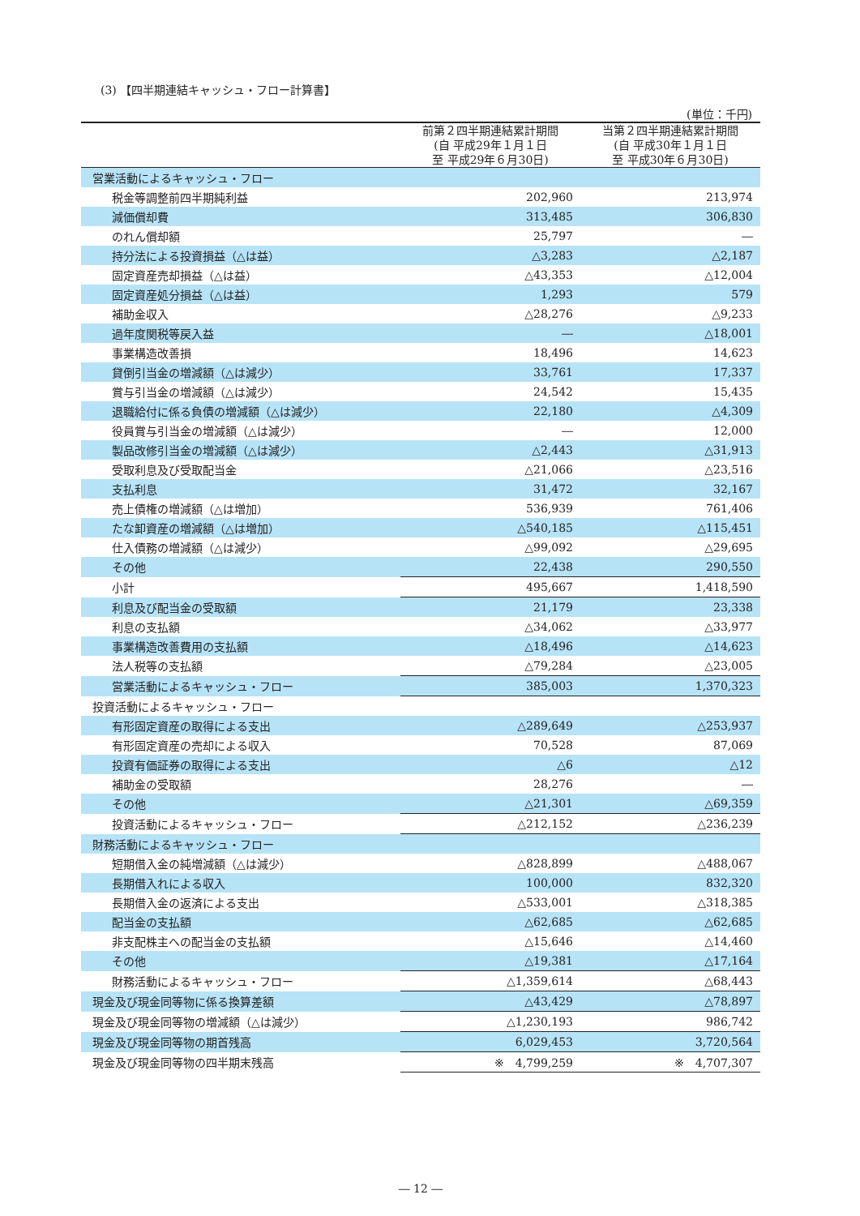(3) 【四半期連結キャッシュ・フロー計算書】
(単位：千円)
| | 前第２四半期連結累計期間 (自 平成29年１月１日 至 平成29年６月30日) | 当第２四半期連結累計期間 (自 平成30年１月１日 至 平成30年６月30日) |
| --- | --- | --- |
| 営業活動によるキャッシュ・フロー | | |
| 税金等調整前四半期純利益 | 202,960 | 213,974 |
| 減価償却費 | 313,485 | 306,830 |
| のれん償却額 | 25,797 | ― |
| 持分法による投資損益（△は益） | △3,283 | △2,187 |
| 固定資産売却損益（△は益） | △43,353 | △12,004 |
| 固定資産処分損益（△は益） | 1,293 | 579 |
| 補助金収入 | △28,276 | △9,233 |
| 過年度関税等戻入益 | ― | △18,001 |
| 事業構造改善損 | 18,496 | 14,623 |
| 貸倒引当金の増減額（△は減少） | 33,761 | 17,337 |
| 賞与引当金の増減額（△は減少） | 24,542 | 15,435 |
| 退職給付に係る負債の増減額（△は減少） | 22,180 | △4,309 |
| 役員賞与引当金の増減額（△は減少） | ― | 12,000 |
| 製品改修引当金の増減額（△は減少） | △2,443 | △31,913 |
| 受取利息及び受取配当金 | △21,066 | △23,516 |
| 支払利息 | 31,472 | 32,167 |
| 売上債権の増減額（△は増加） | 536,939 | 761,406 |
| たな卸資産の増減額（△は増加） | △540,185 | △115,451 |
| 仕入債務の増減額（△は減少） | △99,092 | △29,695 |
| その他 | 22,438 | 290,550 |
| 小計 | 495,667 | 1,418,590 |
| 利息及び配当金の受取額 | 21,179 | 23,338 |
| 利息の支払額 | △34,062 | △33,977 |
| 事業構造改善費用の支払額 | △18,496 | △14,623 |
| 法人税等の支払額 | △79,284 | △23,005 |
| 営業活動によるキャッシュ・フロー | 385,003 | 1,370,323 |
| 投資活動によるキャッシュ・フロー | | |
| 有形固定資産の取得による支出 | △289,649 | △253,937 |
| 有形固定資産の売却による収入 | 70,528 | 87,069 |
| 投資有価証券の取得による支出 | △6 | △12 |
| 補助金の受取額 | 28,276 | ― |
| その他 | △21,301 | △69,359 |
| 投資活動によるキャッシュ・フロー | △212,152 | △236,239 |
| 財務活動によるキャッシュ・フロー | | |
| 短期借入金の純増減額（△は減少） | △828,899 | △488,067 |
| 長期借入れによる収入 | 100,000 | 832,320 |
| 長期借入金の返済による支出 | △533,001 | △318,385 |
| 配当金の支払額 | △62,685 | △62,685 |
| 非支配株主への配当金の支払額 | △15,646 | △14,460 |
| その他 | △19,381 | △17,164 |
| 財務活動によるキャッシュ・フロー | △1,359,614 | △68,443 |
| 現金及び現金同等物に係る換算差額 | △43,429 | △78,897 |
| 現金及び現金同等物の増減額（△は減少） | △1,230,193 | 986,742 |
| 現金及び現金同等物の期首残高 | 6,029,453 | 3,720,564 |
| 現金及び現金同等物の四半期末残高 | ※ 4,799,259 | ※ 4,707,307 |
― 12 ―